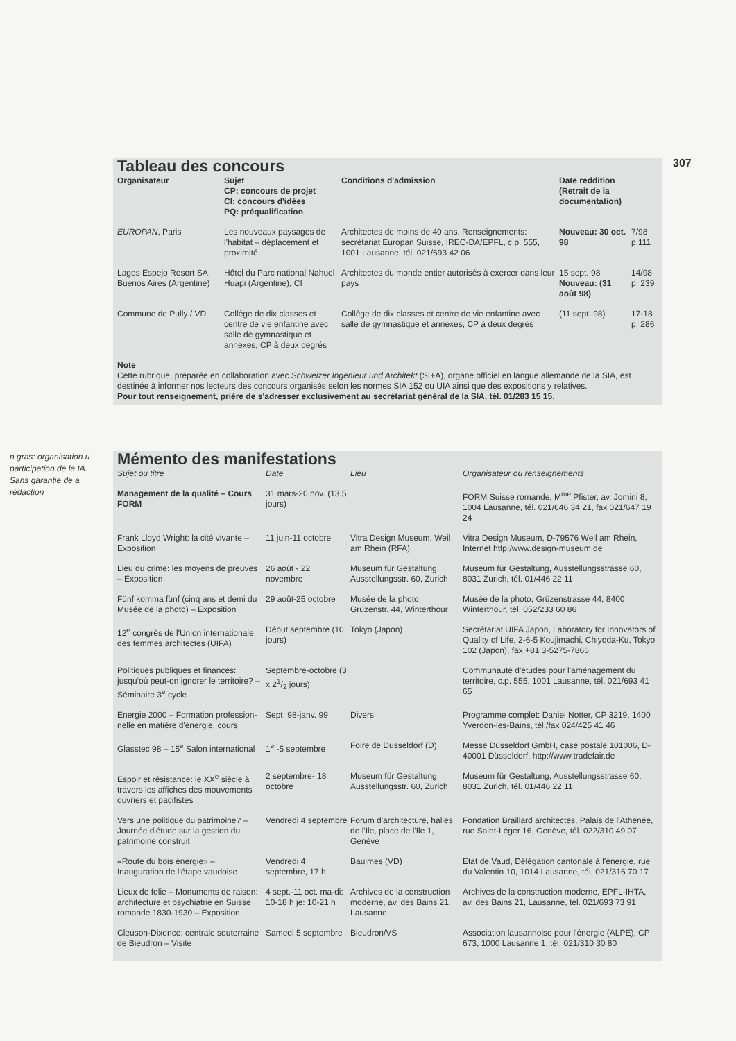307
Tableau des concours
| Organisateur | Sujet CP: concours de projet CI: concours d'idées PQ: préqualification | Conditions d'admission | Date reddition (Retrait de la documentation) | |
| --- | --- | --- | --- | --- |
| EUROPAN , Paris | Les nouveaux paysages de l'habitat – déplacement et proximité | Architectes de moins de 40 ans. Renseignements: secrétariat Europan Suisse, IREC-DA/EPFL, c.p. 555, 1001 Lausanne, tél. 021/693 42 06 | Nouveau: 30 oct. 98 | 7/98 p.111 |
| Lagos Espejo Resort SA, Buenos Aires (Argentine) | Hôtel du Parc national Nahuel Huapi (Argentine), CI | Architectes du monde entier autorisés à exercer dans leur pays | 15 sept. 98 Nouveau: (31 août 98) | 14/98 p. 239 |
| Commune de Pully / VD | Collège de dix classes et centre de vie enfantine avec salle de gymnastique et annexes, CP à deux degrés | Collège de dix classes et centre de vie enfantine avec salle de gymnastique et annexes, CP à deux degrés | (11 sept. 98) | 17-18 p. 286 |
Note
Cette rubrique, préparée en collaboration avec Schweizer Ingenieur und Architekt (SI+A), organe officiel en langue allemande de la SIA, est destinée à informer nos lecteurs des concours organisés selon les normes SIA 152 ou UIA ainsi que des expositions y relatives.
Pour tout renseignement, prière de s'adresser exclusivement au secrétariat général de la SIA, tél. 01/283 15 15.
n gras: organisation u participation de la IA. Sans garantie de a rédaction
Mémento des manifestations
| Sujet ou titre | Date | Lieu | Organisateur ou renseignements |
| --- | --- | --- | --- |
| Management de la qualité – Cours FORM | 31 mars-20 nov. (13,5 jours) | | FORM Suisse romande, M<sup>me</sup> Pfister, av. Jomini 8, 1004 Lausanne, tél. 021/646 34 21, fax 021/647 19 24 |
| Frank Lloyd Wright: la cité vivante – Exposition | 11 juin-11 octobre | Vitra Design Museum, Weil am Rhein (RFA) | Vitra Design Museum, D-79576 Weil am Rhein, Internet http:/www.design-museum.de |
| Lieu du crime: les moyens de preuves – Exposition | 26 août - 22 novembre | Museum für Gestaltung, Ausstellungsstr. 60, Zurich | Museum für Gestaltung, Ausstellungsstrasse 60, 8031 Zurich, tél. 01/446 22 11 |
| Fünf komma fünf (cinq ans et demi du Musée de la photo) – Exposition | 29 août-25 octobre | Musée de la photo, Grüzenstr. 44, Winterthour | Musée de la photo, Grüzenstrasse 44, 8400 Winterthour, tél. 052/233 60 86 |
| 12<sup>e</sup> congrès de l'Union internationale des femmes architectes (UIFA) | Début septembre (10 jours) | Tokyo (Japon) | Secrétariat UIFA Japon, Laboratory for Innovators of Quality of Life, 2-6-5 Koujimachi, Chiyoda-Ku, Tokyo 102 (Japon), fax +81 3-5275-7866 |
| Politiques publiques et finances: jusqu'où peut-on ignorer le territoire? – Séminaire 3<sup>e</sup> cycle | Septembre-octobre (3 x 21/2 jours) | | Communauté d'études pour l'aménagement du territoire, c.p. 555, 1001 Lausanne, tél. 021/693 41 65 |
| Energie 2000 – Formation profession-nelle en matière d'énergie, cours | Sept. 98-janv. 99 | Divers | Programme complet: Daniel Notter, CP 3219, 1400 Yverdon-les-Bains, tél./fax 024/425 41 46 |
| Glasstec 98 – 15<sup>e</sup> Salon international | 1<sup>er</sup>-5 septembre | Foire de Dusseldorf (D) | Messe Düsseldorf GmbH, case postale 101006, D-40001 Düsseldorf, http://www.tradefair.de |
| Espoir et résistance: le XX<sup>e</sup> siècle à travers les affiches des mouvements ouvriers et pacifistes | 2 septembre- 18 octobre | Museum für Gestaltung, Ausstellungsstr. 60, Zurich | Museum für Gestaltung, Ausstellungsstrasse 60, 8031 Zurich, tél. 01/446 22 11 |
| Vers une politique du patrimoine? – Journée d'étude sur la gestion du patrimoine construit | Vendredi 4 septembre | Forum d'architecture, halles de l'Ile, place de l'Ile 1, Genève | Fondation Braillard architectes, Palais de l'Athénée, rue Saint-Léger 16, Genève, tél. 022/310 49 07 |
| «Route du bois énergie» – Inauguration de l'étape vaudoise | Vendredi 4 septembre, 17 h | Baulmes (VD) | Etat de Vaud, Délégation cantonale à l'énergie, rue du Valentin 10, 1014 Lausanne, tél. 021/316 70 17 |
| Lieux de folie – Monuments de raison: architecture et psychiatrie en Suisse romande 1830-1930 – Exposition | 4 sept.-11 oct. ma-di: 10-18 h je: 10-21 h | Archives de la construction moderne, av. des Bains 21, Lausanne | Archives de la construction moderne, EPFL-IHTA, av. des Bains 21, Lausanne, tél. 021/693 73 91 |
| Cleuson-Dixence: centrale souterraine de Bieudron – Visite | Samedi 5 septembre | Bieudron/VS | Association lausannoise pour l'énergie (ALPE), CP 673, 1000 Lausanne 1, tél. 021/310 30 80 |